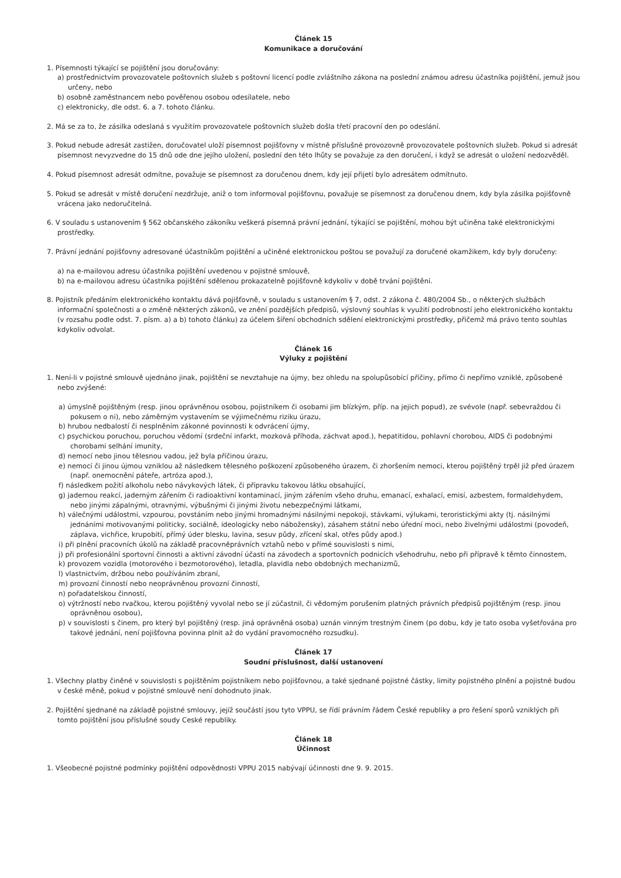Článek 15
Komunikace a doručování
1. Písemnosti týkající se pojištění jsou doručovány:
a) prostřednictvím provozovatele poštovních služeb s poštovní licencí podle zvláštního zákona na poslední známou adresu účastníka pojištění, jemuž jsou určeny, nebo
b) osobně zaměstnancem nebo pověřenou osobou odesílatele, nebo
c) elektronicky, dle odst. 6. a 7. tohoto článku.
2. Má se za to, že zásilka odeslaná s využitím provozovatele poštovních služeb došla třetí pracovní den po odeslání.
3. Pokud nebude adresát zastižen, doručovatel uloží písemnost pojišťovny v místně příslušné provozovně provozovatele poštovních služeb. Pokud si adresát písemnost nevyzvedne do 15 dnů ode dne jejího uložení, poslední den této lhůty se považuje za den doručení, i když se adresát o uložení nedozvěděl.
4. Pokud písemnost adresát odmítne, považuje se písemnost za doručenou dnem, kdy její přijetí bylo adresátem odmítnuto.
5. Pokud se adresát v místě doručení nezdržuje, aniž o tom informoval pojišťovnu, považuje se písemnost za doručenou dnem, kdy byla zásilka pojišťovně vrácena jako nedoručitelná.
6. V souladu s ustanovením § 562 občanského zákoníku veškerá písemná právní jednání, týkající se pojištění, mohou být učiněna také elektronickými prostředky.
7. Právní jednání pojišťovny adresované účastníkům pojištění a učiněné elektronickou poštou se považují za doručené okamžikem, kdy byly doručeny:
a) na e-mailovou adresu účastníka pojištění uvedenou v pojistné smlouvě,
b) na e-mailovou adresu účastníka pojištění sdělenou prokazatelně pojišťovně kdykoliv v době trvání pojištění.
8. Pojistník předáním elektronického kontaktu dává pojišťovně, v souladu s ustanovením § 7, odst. 2 zákona č. 480/2004 Sb., o některých službách informační společnosti a o změně některých zákonů, ve znění pozdějších předpisů, výslovný souhlas k využití podrobností jeho elektronického kontaktu (v rozsahu podle odst. 7. písm. a) a b) tohoto článku) za účelem šíření obchodních sdělení elektronickými prostředky, přičemž má právo tento souhlas kdykoliv odvolat.
Článek 16
Výluky z pojištění
1. Není-li v pojistné smlouvě ujednáno jinak, pojištění se nevztahuje na újmy, bez ohledu na spolupůsobící příčiny, přímo či nepřímo vzniklé, způsobené nebo zvýšené:
a) úmyslně pojištěným (resp. jinou oprávněnou osobou, pojistníkem či osobami jim blízkým, příp. na jejich popud), ze svévole (např. sebevraždou či pokusem o ni), nebo záměrným vystavením se výjimečnému riziku úrazu,
b) hrubou nedbalostí či nesplněním zákonné povinnosti k odvrácení újmy,
c) psychickou poruchou, poruchou vědomí (srdeční infarkt, mozková příhoda, záchvat apod.), hepatitidou, pohlavní chorobou, AIDS či podobnými chorobami selhání imunity,
d) nemocí nebo jinou tělesnou vadou, jež byla příčinou úrazu,
e) nemocí či jinou újmou vzniklou až následkem tělesného poškození způsobeného úrazem, či zhoršením nemoci, kterou pojištěný trpěl již před úrazem (např. onemocnění páteře, artróza apod.),
f) následkem požití alkoholu nebo návykových látek, či přípravku takovou látku obsahující,
g) jadernou reakcí, jaderným zářením či radioaktivní kontaminací, jiným zářením všeho druhu, emanací, exhalací, emisí, azbestem, formaldehydem, nebo jinými zápalnými, otravnými, výbušnými či jinými životu nebezpečnými látkami,
h) válečnými událostmi, vzpourou, povstáním nebo jinými hromadnými násilnými nepokoji, stávkami, výlukami, teroristickými akty (tj. násilnými jednáními motivovanými politicky, sociálně, ideologicky nebo nábožensky), zásahem státní nebo úřední moci, nebo živelnými událostmi (povodeň, záplava, vichřice, krupobití, přímý úder blesku, lavina, sesuv půdy, zřícení skal, otřes půdy apod.)
i) při plnění pracovních úkolů na základě pracovněprávních vztahů nebo v přímé souvislosti s nimi,
j) při profesionální sportovní činnosti a aktivní závodní účasti na závodech a sportovních podnicích všehodruhu, nebo při přípravě k těmto činnostem,
k) provozem vozidla (motorového i bezmotorového), letadla, plavidla nebo obdobných mechanizmů,
l) vlastnictvím, držbou nebo používáním zbraní,
m) provozní činností nebo neoprávněnou provozní činností,
n) pořadatelskou činností,
o) výtržností nebo rvačkou, kterou pojištěný vyvolal nebo se jí zúčastnil, či vědomým porušením platných právních předpisů pojištěným (resp. jinou oprávněnou osobou),
p) v souvislosti s činem, pro který byl pojištěný (resp. jiná oprávněná osoba) uznán vinným trestným činem (po dobu, kdy je tato osoba vyšetřována pro takové jednání, není pojišťovna povinna plnit až do vydání pravomocného rozsudku).
Článek 17
Soudní příslušnost, další ustanovení
1. Všechny platby činěné v souvislosti s pojištěním pojistníkem nebo pojišťovnou, a také sjednané pojistné částky, limity pojistného plnění a pojistné budou v české měně, pokud v pojistné smlouvě není dohodnuto jinak.
2. Pojištění sjednané na základě pojistné smlouvy, jejíž součástí jsou tyto VPPU, se řídí právním řádem České republiky a pro řešení sporů vzniklých při tomto pojištění jsou příslušné soudy Ceské republiky.
Článek 18
Účinnost
1. Všeobecné pojistné podmínky pojištění odpovědnosti VPPU 2015 nabývají účinnosti dne 9. 9. 2015.